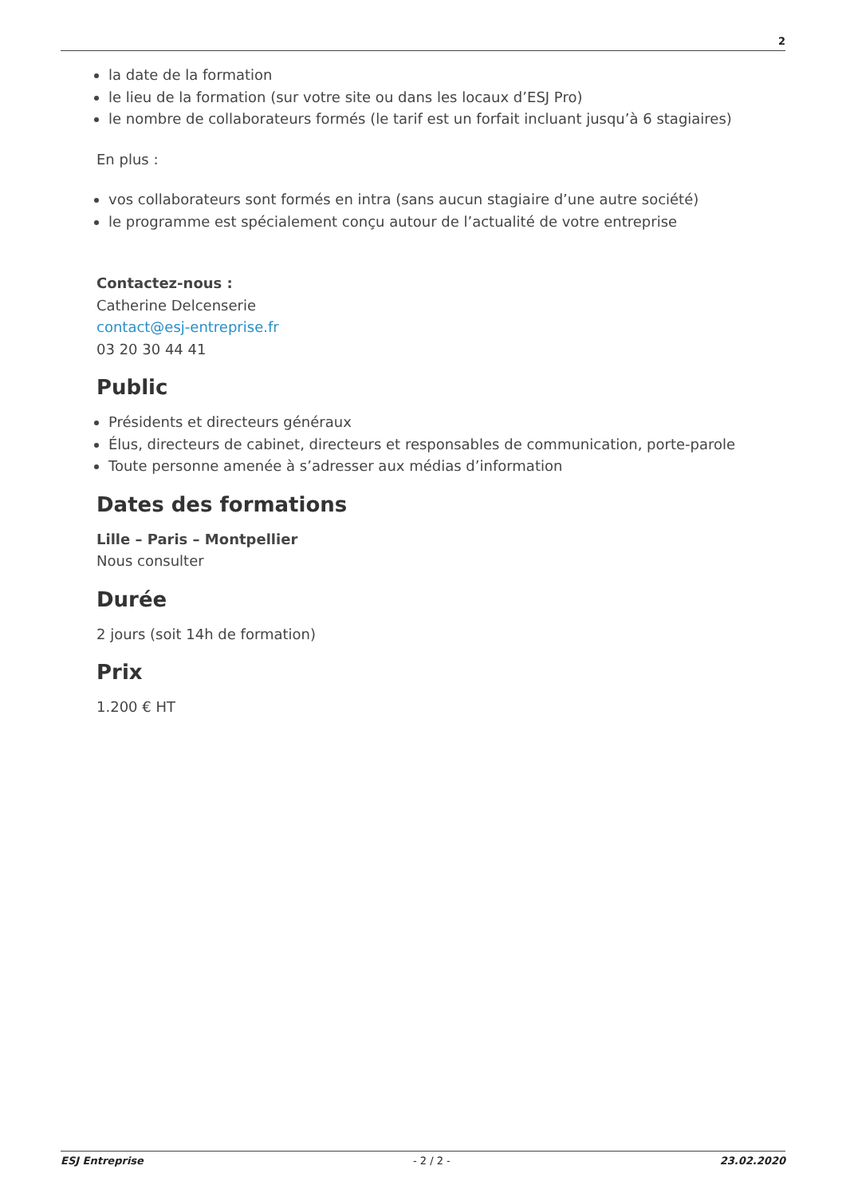2
la date de la formation
le lieu de la formation (sur votre site ou dans les locaux d’ESJ Pro)
le nombre de collaborateurs formés (le tarif est un forfait incluant jusqu’à 6 stagiaires)
En plus :
vos collaborateurs sont formés en intra (sans aucun stagiaire d’une autre société)
le programme est spécialement conçu autour de l’actualité de votre entreprise
Contactez-nous :
Catherine Delcenserie
contact@esj-entreprise.fr
03 20 30 44 41
Public
Présidents et directeurs généraux
Élus, directeurs de cabinet, directeurs et responsables de communication, porte-parole
Toute personne amenée à s’adresser aux médias d’information
Dates des formations
Lille – Paris – Montpellier
Nous consulter
Durée
2 jours (soit 14h de formation)
Prix
1.200 € HT
ESJ Entreprise - 2 / 2 - 23.02.2020